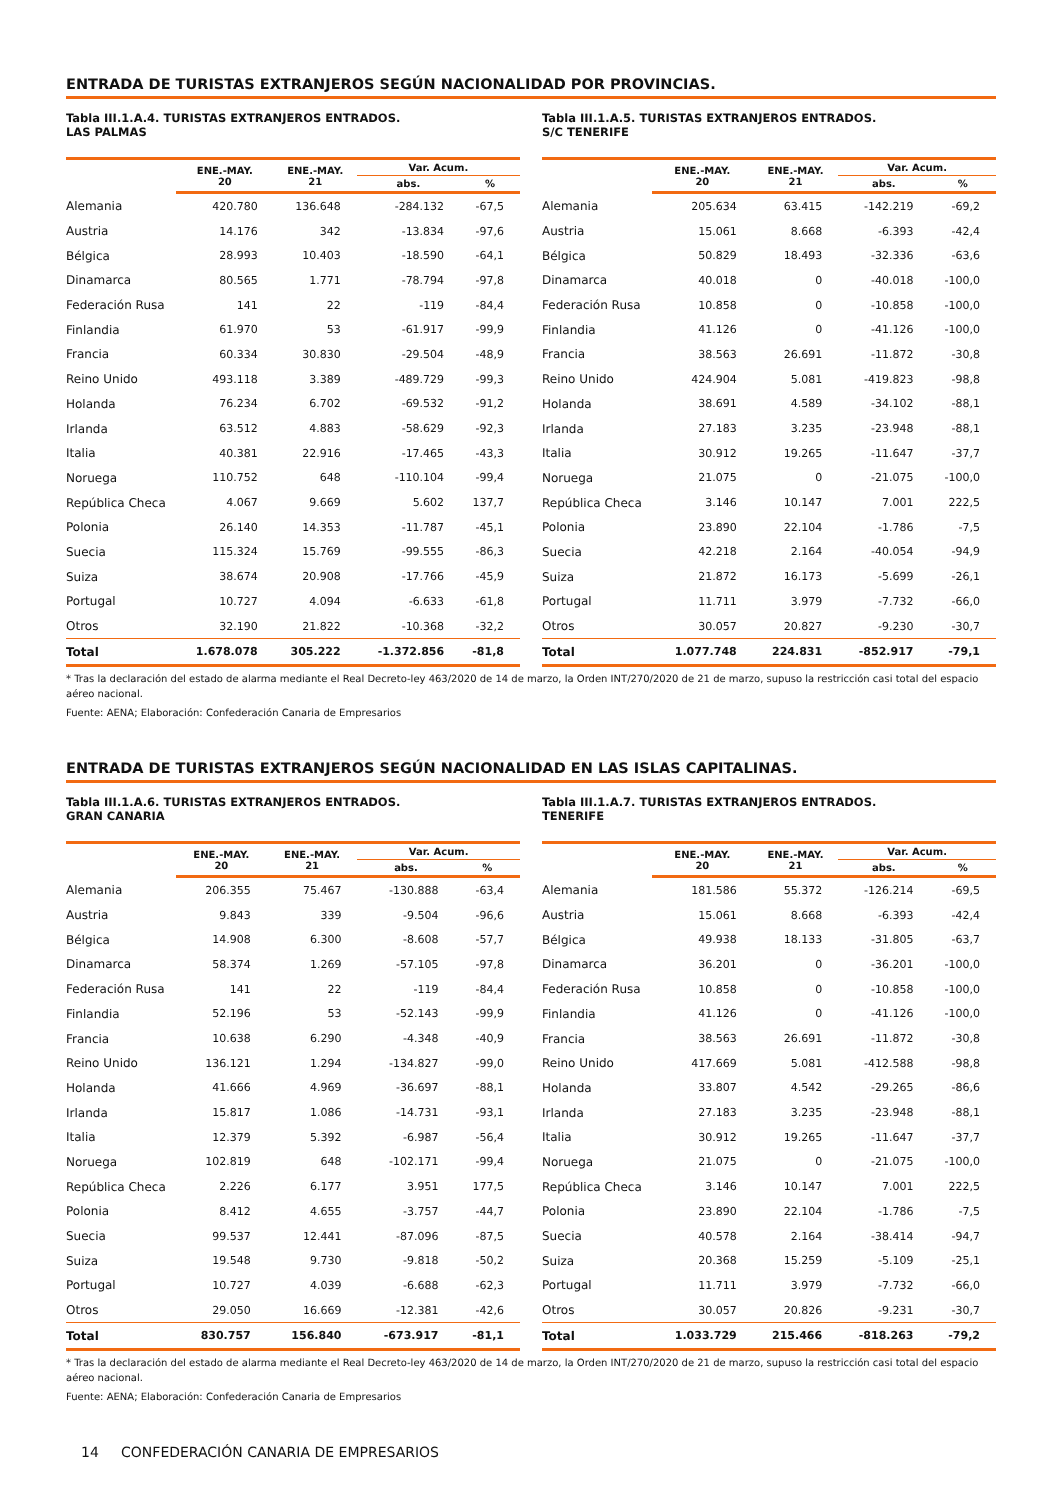ENTRADA DE TURISTAS EXTRANJEROS SEGÚN NACIONALIDAD POR PROVINCIAS.
Tabla III.1.A.4. TURISTAS EXTRANJEROS ENTRADOS.
LAS PALMAS
| | ENE.-MAY. 20 | ENE.-MAY. 21 | Var. Acum. | |
| --- | --- | --- | --- | --- |
| | | | abs. | % |
| Alemania | 420.780 | 136.648 | -284.132 | -67,5 |
| Austria | 14.176 | 342 | -13.834 | -97,6 |
| Bélgica | 28.993 | 10.403 | -18.590 | -64,1 |
| Dinamarca | 80.565 | 1.771 | -78.794 | -97,8 |
| Federación Rusa | 141 | 22 | -119 | -84,4 |
| Finlandia | 61.970 | 53 | -61.917 | -99,9 |
| Francia | 60.334 | 30.830 | -29.504 | -48,9 |
| Reino Unido | 493.118 | 3.389 | -489.729 | -99,3 |
| Holanda | 76.234 | 6.702 | -69.532 | -91,2 |
| Irlanda | 63.512 | 4.883 | -58.629 | -92,3 |
| Italia | 40.381 | 22.916 | -17.465 | -43,3 |
| Noruega | 110.752 | 648 | -110.104 | -99,4 |
| República Checa | 4.067 | 9.669 | 5.602 | 137,7 |
| Polonia | 26.140 | 14.353 | -11.787 | -45,1 |
| Suecia | 115.324 | 15.769 | -99.555 | -86,3 |
| Suiza | 38.674 | 20.908 | -17.766 | -45,9 |
| Portugal | 10.727 | 4.094 | -6.633 | -61,8 |
| Otros | 32.190 | 21.822 | -10.368 | -32,2 |
| Total | 1.678.078 | 305.222 | -1.372.856 | -81,8 |
Tabla III.1.A.5. TURISTAS EXTRANJEROS ENTRADOS.
S/C TENERIFE
| | ENE.-MAY. 20 | ENE.-MAY. 21 | Var. Acum. | |
| --- | --- | --- | --- | --- |
| | | | abs. | % |
| Alemania | 205.634 | 63.415 | -142.219 | -69,2 |
| Austria | 15.061 | 8.668 | -6.393 | -42,4 |
| Bélgica | 50.829 | 18.493 | -32.336 | -63,6 |
| Dinamarca | 40.018 | 0 | -40.018 | -100,0 |
| Federación Rusa | 10.858 | 0 | -10.858 | -100,0 |
| Finlandia | 41.126 | 0 | -41.126 | -100,0 |
| Francia | 38.563 | 26.691 | -11.872 | -30,8 |
| Reino Unido | 424.904 | 5.081 | -419.823 | -98,8 |
| Holanda | 38.691 | 4.589 | -34.102 | -88,1 |
| Irlanda | 27.183 | 3.235 | -23.948 | -88,1 |
| Italia | 30.912 | 19.265 | -11.647 | -37,7 |
| Noruega | 21.075 | 0 | -21.075 | -100,0 |
| República Checa | 3.146 | 10.147 | 7.001 | 222,5 |
| Polonia | 23.890 | 22.104 | -1.786 | -7,5 |
| Suecia | 42.218 | 2.164 | -40.054 | -94,9 |
| Suiza | 21.872 | 16.173 | -5.699 | -26,1 |
| Portugal | 11.711 | 3.979 | -7.732 | -66,0 |
| Otros | 30.057 | 20.827 | -9.230 | -30,7 |
| Total | 1.077.748 | 224.831 | -852.917 | -79,1 |
* Tras la declaración del estado de alarma mediante el Real Decreto-ley 463/2020 de 14 de marzo, la Orden INT/270/2020 de 21 de marzo, supuso la restricción casi total del espacio aéreo nacional.
Fuente: AENA; Elaboración: Confederación Canaria de Empresarios
ENTRADA DE TURISTAS EXTRANJEROS SEGÚN NACIONALIDAD EN LAS ISLAS CAPITALINAS.
Tabla III.1.A.6. TURISTAS EXTRANJEROS ENTRADOS.
GRAN CANARIA
| | ENE.-MAY. 20 | ENE.-MAY. 21 | Var. Acum. | |
| --- | --- | --- | --- | --- |
| | | | abs. | % |
| Alemania | 206.355 | 75.467 | -130.888 | -63,4 |
| Austria | 9.843 | 339 | -9.504 | -96,6 |
| Bélgica | 14.908 | 6.300 | -8.608 | -57,7 |
| Dinamarca | 58.374 | 1.269 | -57.105 | -97,8 |
| Federación Rusa | 141 | 22 | -119 | -84,4 |
| Finlandia | 52.196 | 53 | -52.143 | -99,9 |
| Francia | 10.638 | 6.290 | -4.348 | -40,9 |
| Reino Unido | 136.121 | 1.294 | -134.827 | -99,0 |
| Holanda | 41.666 | 4.969 | -36.697 | -88,1 |
| Irlanda | 15.817 | 1.086 | -14.731 | -93,1 |
| Italia | 12.379 | 5.392 | -6.987 | -56,4 |
| Noruega | 102.819 | 648 | -102.171 | -99,4 |
| República Checa | 2.226 | 6.177 | 3.951 | 177,5 |
| Polonia | 8.412 | 4.655 | -3.757 | -44,7 |
| Suecia | 99.537 | 12.441 | -87.096 | -87,5 |
| Suiza | 19.548 | 9.730 | -9.818 | -50,2 |
| Portugal | 10.727 | 4.039 | -6.688 | -62,3 |
| Otros | 29.050 | 16.669 | -12.381 | -42,6 |
| Total | 830.757 | 156.840 | -673.917 | -81,1 |
Tabla III.1.A.7. TURISTAS EXTRANJEROS ENTRADOS.
TENERIFE
| | ENE.-MAY. 20 | ENE.-MAY. 21 | Var. Acum. | |
| --- | --- | --- | --- | --- |
| | | | abs. | % |
| Alemania | 181.586 | 55.372 | -126.214 | -69,5 |
| Austria | 15.061 | 8.668 | -6.393 | -42,4 |
| Bélgica | 49.938 | 18.133 | -31.805 | -63,7 |
| Dinamarca | 36.201 | 0 | -36.201 | -100,0 |
| Federación Rusa | 10.858 | 0 | -10.858 | -100,0 |
| Finlandia | 41.126 | 0 | -41.126 | -100,0 |
| Francia | 38.563 | 26.691 | -11.872 | -30,8 |
| Reino Unido | 417.669 | 5.081 | -412.588 | -98,8 |
| Holanda | 33.807 | 4.542 | -29.265 | -86,6 |
| Irlanda | 27.183 | 3.235 | -23.948 | -88,1 |
| Italia | 30.912 | 19.265 | -11.647 | -37,7 |
| Noruega | 21.075 | 0 | -21.075 | -100,0 |
| República Checa | 3.146 | 10.147 | 7.001 | 222,5 |
| Polonia | 23.890 | 22.104 | -1.786 | -7,5 |
| Suecia | 40.578 | 2.164 | -38.414 | -94,7 |
| Suiza | 20.368 | 15.259 | -5.109 | -25,1 |
| Portugal | 11.711 | 3.979 | -7.732 | -66,0 |
| Otros | 30.057 | 20.826 | -9.231 | -30,7 |
| Total | 1.033.729 | 215.466 | -818.263 | -79,2 |
* Tras la declaración del estado de alarma mediante el Real Decreto-ley 463/2020 de 14 de marzo, la Orden INT/270/2020 de 21 de marzo, supuso la restricción casi total del espacio aéreo nacional.
Fuente: AENA; Elaboración: Confederación Canaria de Empresarios
14 CONFEDERACIÓN CANARIA DE EMPRESARIOS